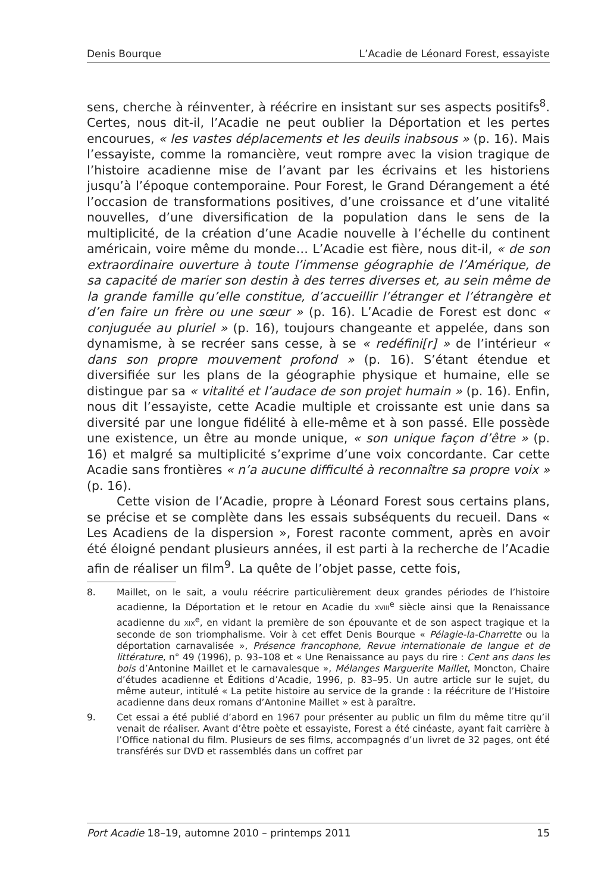Denis Bourque L’Acadie de Léonard Forest, essayiste
sens, cherche à réinventer, à réécrire en insistant sur ses aspects positifs<sup>8</sup>. Certes, nous dit-il, l’Acadie ne peut oublier la Déportation et les pertes encourues, « les vastes déplacements et les deuils inabsous » (p. 16). Mais l’essayiste, comme la romancière, veut rompre avec la vision tragique de l’histoire acadienne mise de l’avant par les écrivains et les historiens jusqu’à l’époque contemporaine. Pour Forest, le Grand Dérangement a été l’occasion de transformations positives, d’une croissance et d’une vitalité nouvelles, d’une diversification de la population dans le sens de la multiplicité, de la création d’une Acadie nouvelle à l’échelle du continent américain, voire même du monde… L’Acadie est fière, nous dit-il, « de son extraordinaire ouverture à toute l’immense géographie de l’Amérique, de sa capacité de marier son destin à des terres diverses et, au sein même de la grande famille qu’elle constitue, d’accueillir l’étranger et l’étrangère et d’en faire un frère ou une sœur » (p. 16). L’Acadie de Forest est donc « conjuguée au pluriel » (p. 16), toujours changeante et appelée, dans son dynamisme, à se recréer sans cesse, à se « redéfini[r] » de l’intérieur « dans son propre mouvement profond » (p. 16). S’étant étendue et diversifiée sur les plans de la géographie physique et humaine, elle se distingue par sa « vitalité et l’audace de son projet humain » (p. 16). Enfin, nous dit l’essayiste, cette Acadie multiple et croissante est unie dans sa diversité par une longue fidélité à elle-même et à son passé. Elle possède une existence, un être au monde unique, « son unique façon d’être » (p. 16) et malgré sa multiplicité s’exprime d’une voix concordante. Car cette Acadie sans frontières « n’a aucune difficulté à reconnaître sa propre voix » (p. 16).
Cette vision de l’Acadie, propre à Léonard Forest sous certains plans, se précise et se complète dans les essais subséquents du recueil. Dans « Les Acadiens de la dispersion », Forest raconte comment, après en avoir été éloigné pendant plusieurs années, il est parti à la recherche de l’Acadie afin de réaliser un film<sup>9</sup>. La quête de l’objet passe, cette fois,
8. Maillet, on le sait, a voulu réécrire particulièrement deux grandes périodes de l’histoire acadienne, la Déportation et le retour en Acadie du XVIII<sup>e</sup> siècle ainsi que la Renaissance acadienne du XIX<sup>e</sup>, en vidant la première de son épouvante et de son aspect tragique et la seconde de son triomphalisme. Voir à cet effet Denis Bourque « Pélagie-la-Charrette ou la déportation carnavalisée », Présence francophone, Revue internationale de langue et de littérature, n° 49 (1996), p. 93–108 et « Une Renaissance au pays du rire : Cent ans dans les bois d’Antonine Maillet et le carnavalesque », Mélanges Marguerite Maillet, Moncton, Chaire d’études acadienne et Éditions d’Acadie, 1996, p. 83–95. Un autre article sur le sujet, du même auteur, intitulé « La petite histoire au service de la grande : la réécriture de l’Histoire acadienne dans deux romans d’Antonine Maillet » est à paraître.
9. Cet essai a été publié d’abord en 1967 pour présenter au public un film du même titre qu’il venait de réaliser. Avant d’être poète et essayiste, Forest a été cinéaste, ayant fait carrière à l’Office national du film. Plusieurs de ses films, accompagnés d’un livret de 32 pages, ont été transférés sur DVD et rassemblés dans un coffret par
Port Acadie 18–19, automne 2010 – printemps 2011 15